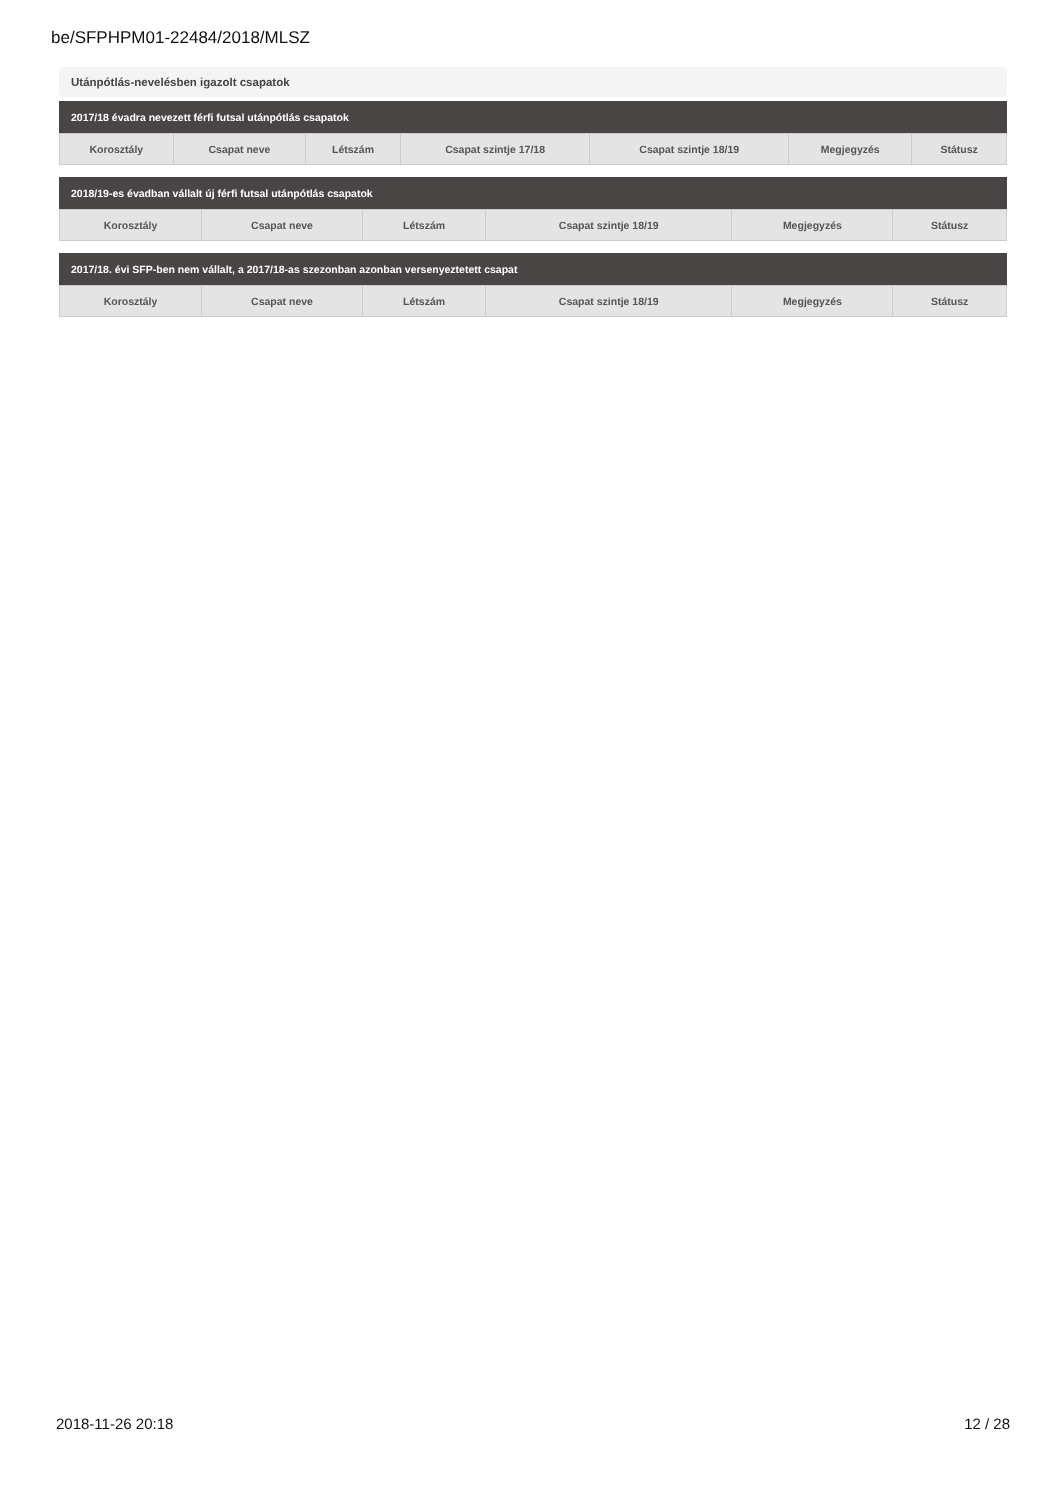be/SFPHPM01-22484/2018/MLSZ
Utánpótlás-nevelésben igazolt csapatok
2017/18 évadra nevezett férfi futsal utánpótlás csapatok
| Korosztály | Csapat neve | Létszám | Csapat szintje 17/18 | Csapat szintje 18/19 | Megjegyzés | Státusz |
| --- | --- | --- | --- | --- | --- | --- |
2018/19-es évadban vállalt új férfi futsal utánpótlás csapatok
| Korosztály | Csapat neve | Létszám | Csapat szintje 18/19 | Megjegyzés | Státusz |
| --- | --- | --- | --- | --- | --- |
2017/18. évi SFP-ben nem vállalt, a 2017/18-as szezonban azonban versenyeztetett csapat
| Korosztály | Csapat neve | Létszám | Csapat szintje 18/19 | Megjegyzés | Státusz |
| --- | --- | --- | --- | --- | --- |
2018-11-26 20:18 12 / 28